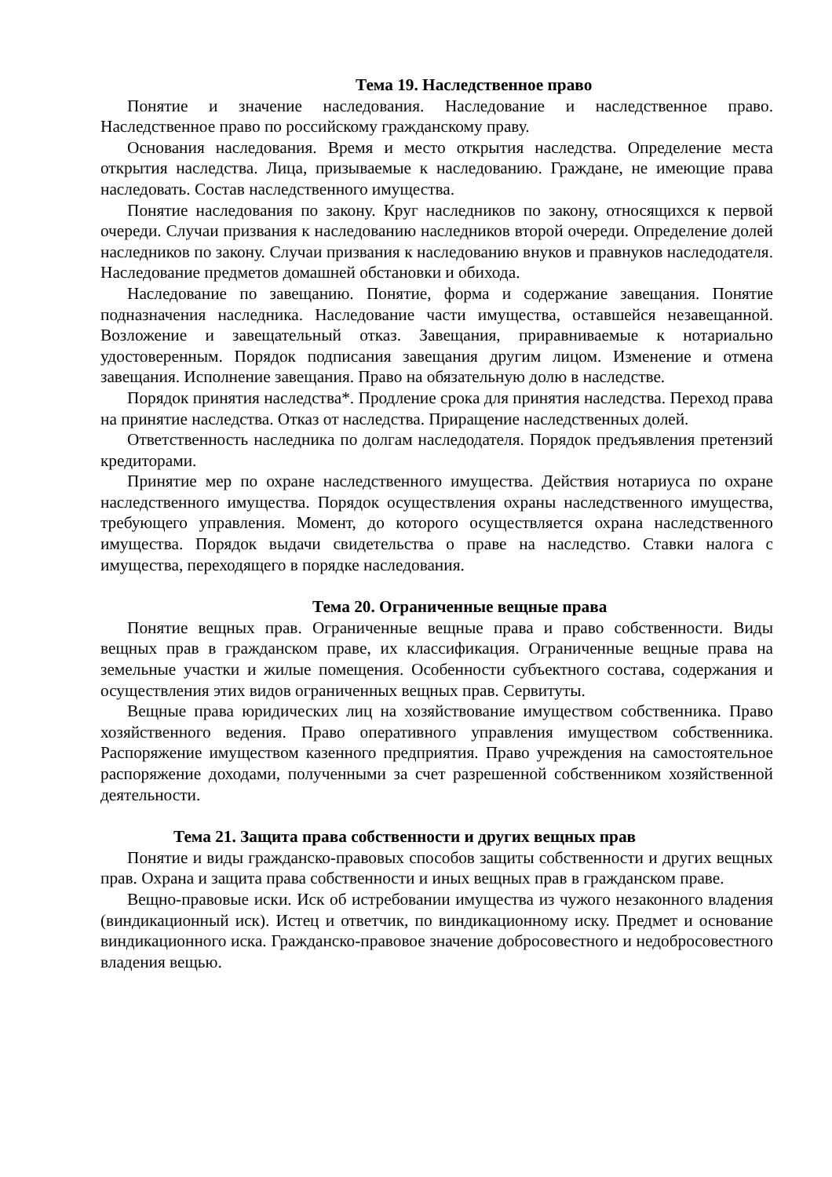Тема 19. Наследственное право
Понятие и значение наследования. Наследование и наследственное право. Наследственное право по российскому гражданскому праву.
Основания наследования. Время и место открытия наследства. Определение места открытия наследства. Лица, призываемые к наследованию. Граждане, не имеющие права наследовать. Состав наследственного имущества.
Понятие наследования по закону. Круг наследников по закону, относящихся к первой очереди. Случаи призвания к наследованию наследников второй очереди. Определение долей наследников по закону. Случаи призвания к наследованию внуков и правнуков наследодателя. Наследование предметов домашней обстановки и обихода.
Наследование по завещанию. Понятие, форма и содержание завещания. Понятие подназначения наследника. Наследование части имущества, оставшейся незавещанной. Возложение и завещательный отказ. Завещания, приравниваемые к нотариально удостоверенным. Порядок подписания завещания другим лицом. Изменение и отмена завещания. Исполнение завещания. Право на обязательную долю в наследстве.
Порядок принятия наследства*. Продление срока для принятия наследства. Переход права на принятие наследства. Отказ от наследства. Приращение наследственных долей.
Ответственность наследника по долгам наследодателя. Порядок предъявления претензий кредиторами.
Принятие мер по охране наследственного имущества. Действия нотариуса по охране наследственного имущества. Порядок осуществления охраны наследственного имущества, требующего управления. Момент, до которого осуществляется охрана наследственного имущества. Порядок выдачи свидетельства о праве на наследство. Ставки налога с имущества, переходящего в порядке наследования.
Тема 20. Ограниченные вещные права
Понятие вещных прав. Ограниченные вещные права и право собственности. Виды вещных прав в гражданском праве, их классификация. Ограниченные вещные права на земельные участки и жилые помещения. Особенности субъектного состава, содержания и осуществления этих видов ограниченных вещных прав. Сервитуты.
Вещные права юридических лиц на хозяйствование имуществом собственника. Право хозяйственного ведения. Право оперативного управления имуществом собственника. Распоряжение имуществом казенного предприятия. Право учреждения на самостоятельное распоряжение доходами, полученными за счет разрешенной собственником хозяйственной деятельности.
Тема 21. Защита права собственности и других вещных прав
Понятие и виды гражданско-правовых способов защиты собственности и других вещных прав. Охрана и защита права собственности и иных вещных прав в гражданском праве.
Вещно-правовые иски. Иск об истребовании имущества из чужого незаконного владения (виндикационный иск). Истец и ответчик, по виндикационному иску. Предмет и основание виндикационного иска. Гражданско-правовое значение добросовестного и недобросовестного владения вещью.